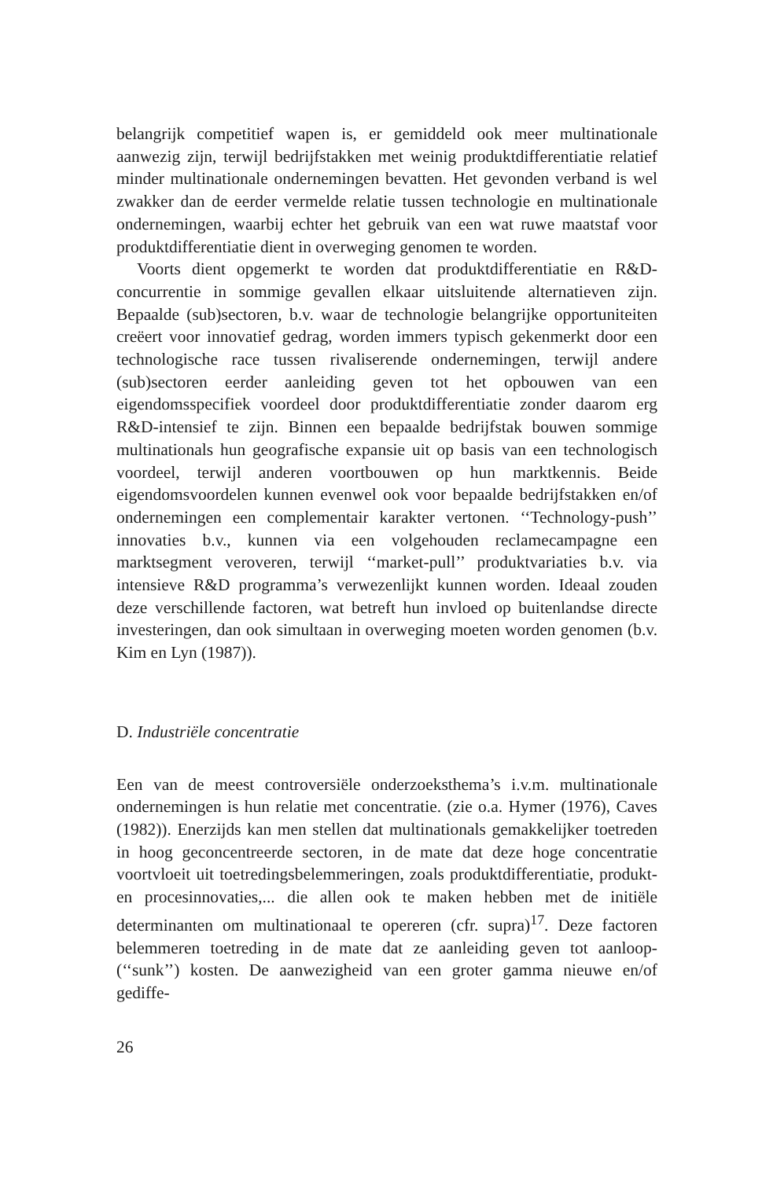belangrijk competitief wapen is, er gemiddeld ook meer multinationale aanwezig zijn, terwijl bedrijfstakken met weinig produktdifferentiatie relatief minder multinationale ondernemingen bevatten. Het gevonden verband is wel zwakker dan de eerder vermelde relatie tussen technologie en multinationale ondernemingen, waarbij echter het gebruik van een wat ruwe maatstaf voor produktdifferentiatie dient in overweging genomen te worden.
Voorts dient opgemerkt te worden dat produktdifferentiatie en R&D-concurrentie in sommige gevallen elkaar uitsluitende alternatieven zijn. Bepaalde (sub)sectoren, b.v. waar de technologie belangrijke opportuniteiten creëert voor innovatief gedrag, worden immers typisch gekenmerkt door een technologische race tussen rivaliserende ondernemingen, terwijl andere (sub)sectoren eerder aanleiding geven tot het opbouwen van een eigendomsspecifiek voordeel door produktdifferentiatie zonder daarom erg R&D-intensief te zijn. Binnen een bepaalde bedrijfstak bouwen sommige multinationals hun geografische expansie uit op basis van een technologisch voordeel, terwijl anderen voortbouwen op hun marktkennis. Beide eigendomsvoordelen kunnen evenwel ook voor bepaalde bedrijfstakken en/of ondernemingen een complementair karakter vertonen. ‘‘Technology-push’’ innovaties b.v., kunnen via een volgehouden reclamecampagne een marktsegment veroveren, terwijl ‘‘market-pull’’ produktvariaties b.v. via intensieve R&D programma’s verwezenlijkt kunnen worden. Ideaal zouden deze verschillende factoren, wat betreft hun invloed op buitenlandse directe investeringen, dan ook simultaan in overweging moeten worden genomen (b.v. Kim en Lyn (1987)).
D. Industriële concentratie
Een van de meest controversiële onderzoeksthema’s i.v.m. multinationale ondernemingen is hun relatie met concentratie. (zie o.a. Hymer (1976), Caves (1982)). Enerzijds kan men stellen dat multinationals gemakkelijker toetreden in hoog geconcentreerde sectoren, in de mate dat deze hoge concentratie voortvloeit uit toetredingsbelemmeringen, zoals produktdifferentiatie, produkt- en procesinnovaties,... die allen ook te maken hebben met de initiële determinanten om multinationaal te opereren (cfr. supra)<sup>17</sup>. Deze factoren belemmeren toetreding in de mate dat ze aanleiding geven tot aanloop- (‘‘sunk’’) kosten. De aanwezigheid van een groter gamma nieuwe en/of gediffe-
26